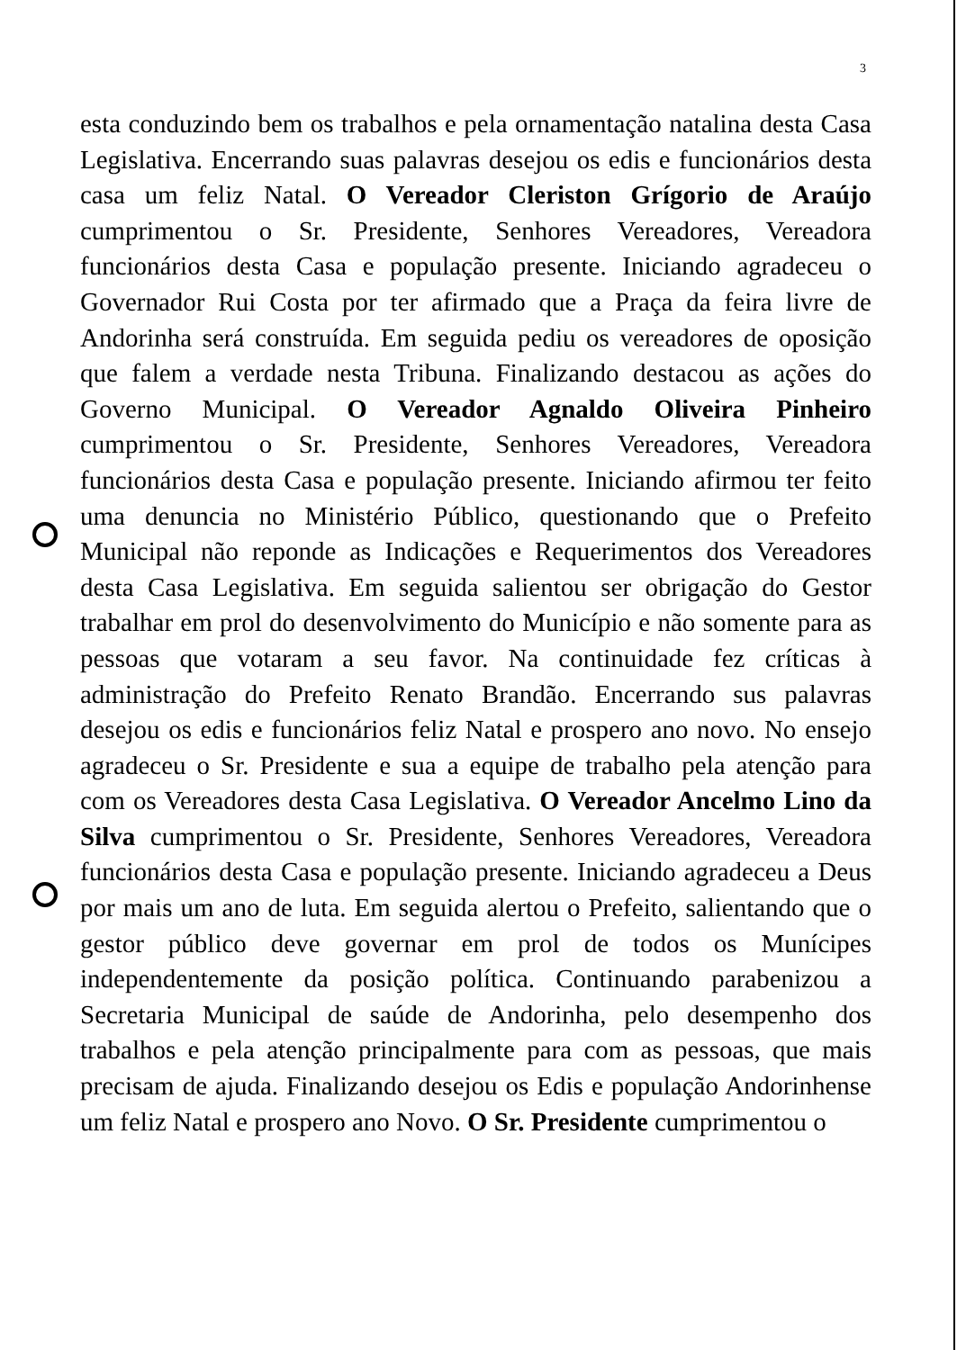3
esta conduzindo bem os trabalhos e pela ornamentação natalina desta Casa Legislativa. Encerrando suas palavras desejou os edis e funcionários desta casa um feliz Natal. O Vereador Cleriston Grígorio de Araújo cumprimentou o Sr. Presidente, Senhores Vereadores, Vereadora funcionários desta Casa e população presente. Iniciando agradeceu o Governador Rui Costa por ter afirmado que a Praça da feira livre de Andorinha será construída. Em seguida pediu os vereadores de oposição que falem a verdade nesta Tribuna. Finalizando destacou as ações do Governo Municipal. O Vereador Agnaldo Oliveira Pinheiro cumprimentou o Sr. Presidente, Senhores Vereadores, Vereadora funcionários desta Casa e população presente. Iniciando afirmou ter feito uma denuncia no Ministério Público, questionando que o Prefeito Municipal não reponde as Indicações e Requerimentos dos Vereadores desta Casa Legislativa. Em seguida salientou ser obrigação do Gestor trabalhar em prol do desenvolvimento do Município e não somente para as pessoas que votaram a seu favor. Na continuidade fez críticas à administração do Prefeito Renato Brandão. Encerrando sus palavras desejou os edis e funcionários feliz Natal e prospero ano novo. No ensejo agradeceu o Sr. Presidente e sua a equipe de trabalho pela atenção para com os Vereadores desta Casa Legislativa. O Vereador Ancelmo Lino da Silva cumprimentou o Sr. Presidente, Senhores Vereadores, Vereadora funcionários desta Casa e população presente. Iniciando agradeceu a Deus por mais um ano de luta. Em seguida alertou o Prefeito, salientando que o gestor público deve governar em prol de todos os Munícipes independentemente da posição política. Continuando parabenizou a Secretaria Municipal de saúde de Andorinha, pelo desempenho dos trabalhos e pela atenção principalmente para com as pessoas, que mais precisam de ajuda. Finalizando desejou os Edis e população Andorinhense um feliz Natal e prospero ano Novo. O Sr. Presidente cumprimentou o